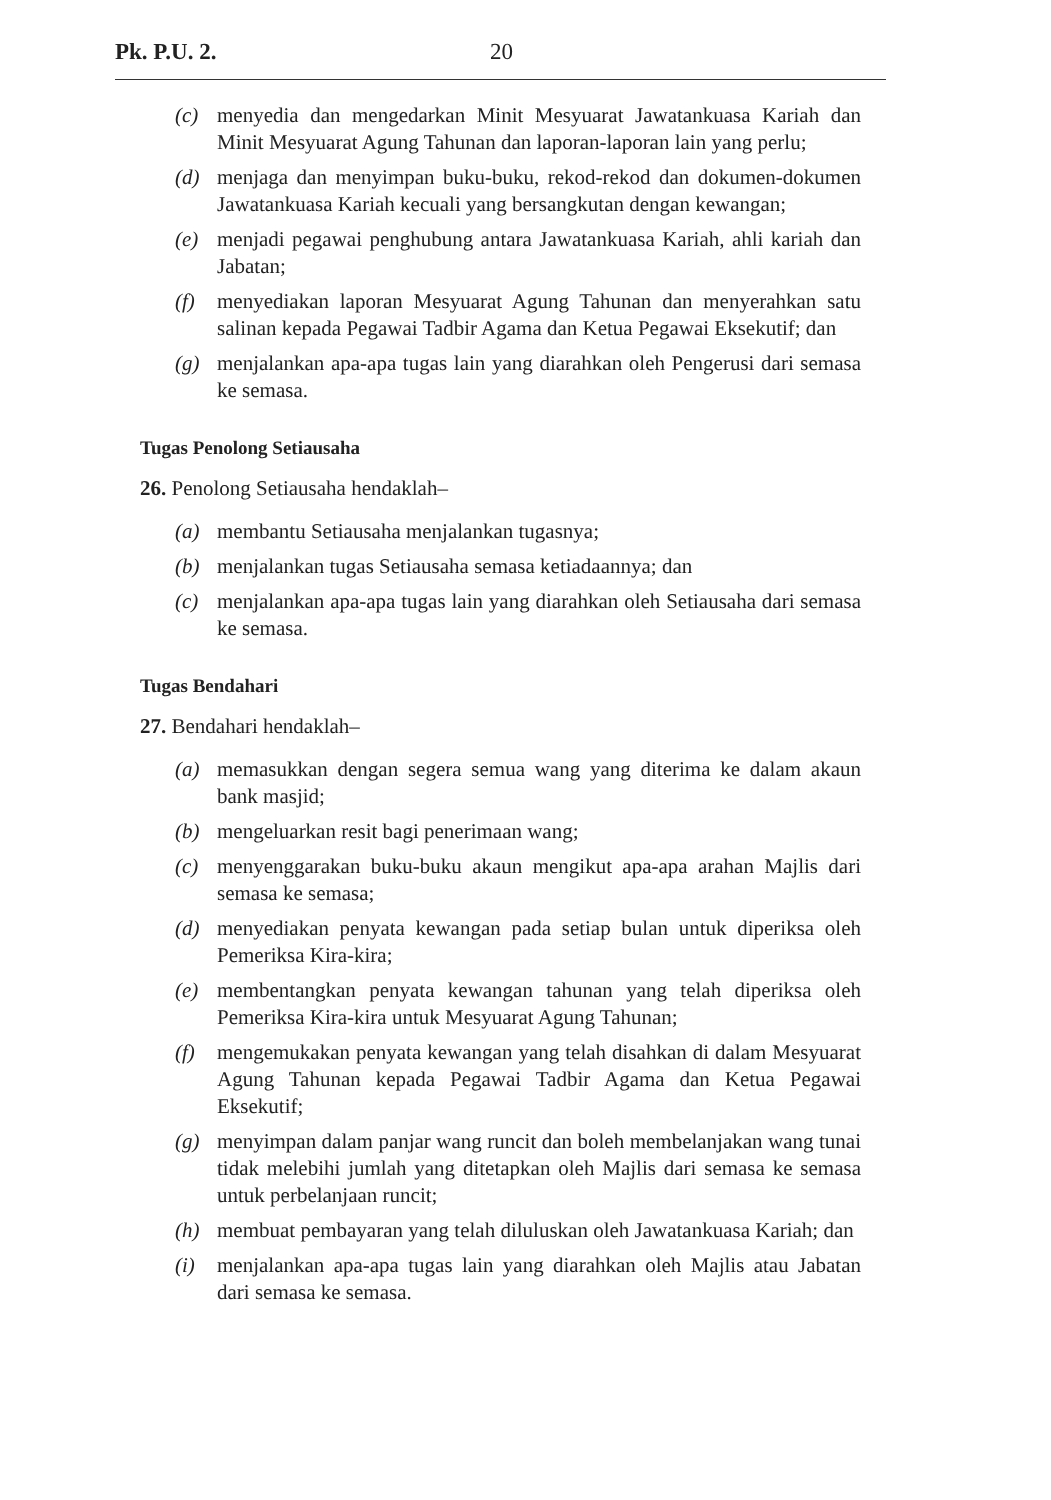Pk. P.U. 2. 20
(c) menyedia dan mengedarkan Minit Mesyuarat Jawatankuasa Kariah dan Minit Mesyuarat Agung Tahunan dan laporan-laporan lain yang perlu;
(d) menjaga dan menyimpan buku-buku, rekod-rekod dan dokumen-dokumen Jawatankuasa Kariah kecuali yang bersangkutan dengan kewangan;
(e) menjadi pegawai penghubung antara Jawatankuasa Kariah, ahli kariah dan Jabatan;
(f) menyediakan laporan Mesyuarat Agung Tahunan dan menyerahkan satu salinan kepada Pegawai Tadbir Agama dan Ketua Pegawai Eksekutif; dan
(g) menjalankan apa-apa tugas lain yang diarahkan oleh Pengerusi dari semasa ke semasa.
Tugas Penolong Setiausaha
26. Penolong Setiausaha hendaklah–
(a) membantu Setiausaha menjalankan tugasnya;
(b) menjalankan tugas Setiausaha semasa ketiadaannya; dan
(c) menjalankan apa-apa tugas lain yang diarahkan oleh Setiausaha dari semasa ke semasa.
Tugas Bendahari
27. Bendahari hendaklah–
(a) memasukkan dengan segera semua wang yang diterima ke dalam akaun bank masjid;
(b) mengeluarkan resit bagi penerimaan wang;
(c) menyenggarakan buku-buku akaun mengikut apa-apa arahan Majlis dari semasa ke semasa;
(d) menyediakan penyata kewangan pada setiap bulan untuk diperiksa oleh Pemeriksa Kira-kira;
(e) membentangkan penyata kewangan tahunan yang telah diperiksa oleh Pemeriksa Kira-kira untuk Mesyuarat Agung Tahunan;
(f) mengemukakan penyata kewangan yang telah disahkan di dalam Mesyuarat Agung Tahunan kepada Pegawai Tadbir Agama dan Ketua Pegawai Eksekutif;
(g) menyimpan dalam panjar wang runcit dan boleh membelanjakan wang tunai tidak melebihi jumlah yang ditetapkan oleh Majlis dari semasa ke semasa untuk perbelanjaan runcit;
(h) membuat pembayaran yang telah diluluskan oleh Jawatankuasa Kariah; dan
(i) menjalankan apa-apa tugas lain yang diarahkan oleh Majlis atau Jabatan dari semasa ke semasa.